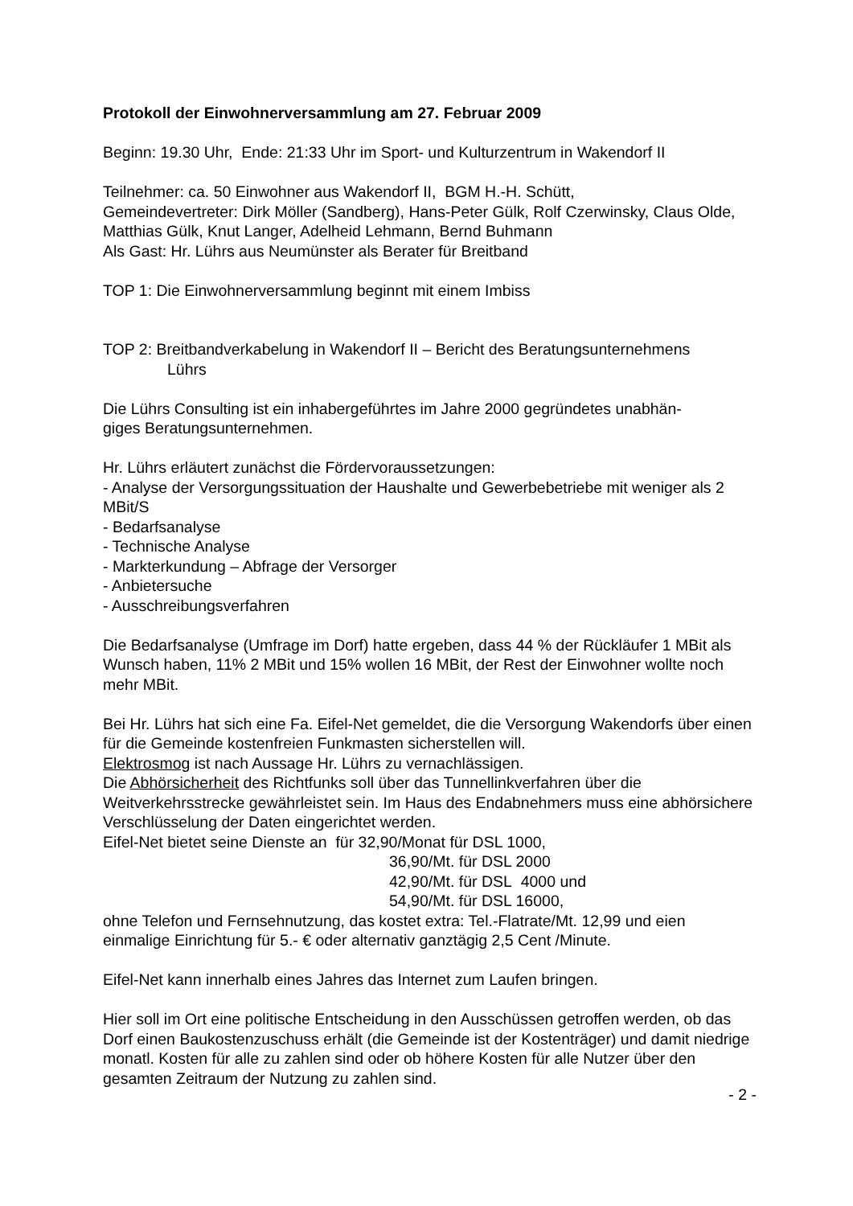Protokoll der Einwohnerversammlung am 27. Februar 2009
Beginn: 19.30 Uhr, Ende: 21:33 Uhr im Sport- und Kulturzentrum in Wakendorf II
Teilnehmer: ca. 50 Einwohner aus Wakendorf II, BGM H.-H. Schütt,
Gemeindevertreter: Dirk Möller (Sandberg), Hans-Peter Gülk, Rolf Czerwinsky, Claus Olde, Matthias Gülk, Knut Langer, Adelheid Lehmann, Bernd Buhmann
Als Gast: Hr. Lührs aus Neumünster als Berater für Breitband
TOP 1: Die Einwohnerversammlung beginnt mit einem Imbiss
TOP 2: Breitbandverkabelung in Wakendorf II – Bericht des Beratungsunternehmens
Lührs
Die Lührs Consulting ist ein inhabergeführtes im Jahre 2000 gegründetes unabhän-
giges Beratungsunternehmen.
Hr. Lührs erläutert zunächst die Fördervoraussetzungen:
- Analyse der Versorgungssituation der Haushalte und Gewerbebetriebe mit weniger als 2 MBit/S
- Bedarfsanalyse
- Technische Analyse
- Markterkundung – Abfrage der Versorger
- Anbietersuche
- Ausschreibungsverfahren
Die Bedarfsanalyse (Umfrage im Dorf) hatte ergeben, dass 44 % der Rückläufer 1 MBit als Wunsch haben, 11% 2 MBit und 15% wollen 16 MBit, der Rest der Einwohner wollte noch mehr MBit.
Bei Hr. Lührs hat sich eine Fa. Eifel-Net gemeldet, die die Versorgung Wakendorfs über einen für die Gemeinde kostenfreien Funkmasten sicherstellen will.
Elektrosmog ist nach Aussage Hr. Lührs zu vernachlässigen.
Die Abhörsicherheit des Richtfunks soll über das Tunnellinkverfahren über die Weitverkehrsstrecke gewährleistet sein. Im Haus des Endabnehmers muss eine abhörsichere Verschlüsselung der Daten eingerichtet werden.
Eifel-Net bietet seine Dienste an für 32,90/Monat für DSL 1000,
36,90/Mt. für DSL 2000
42,90/Mt. für DSL 4000 und
54,90/Mt. für DSL 16000,
ohne Telefon und Fernsehnutzung, das kostet extra: Tel.-Flatrate/Mt. 12,99 und eien einmalige Einrichtung für 5.- € oder alternativ ganztägig 2,5 Cent /Minute.
Eifel-Net kann innerhalb eines Jahres das Internet zum Laufen bringen.
Hier soll im Ort eine politische Entscheidung in den Ausschüssen getroffen werden, ob das Dorf einen Baukostenzuschuss erhält (die Gemeinde ist der Kostenträger) und damit niedrige monatl. Kosten für alle zu zahlen sind oder ob höhere Kosten für alle Nutzer über den gesamten Zeitraum der Nutzung zu zahlen sind.
- 2 -